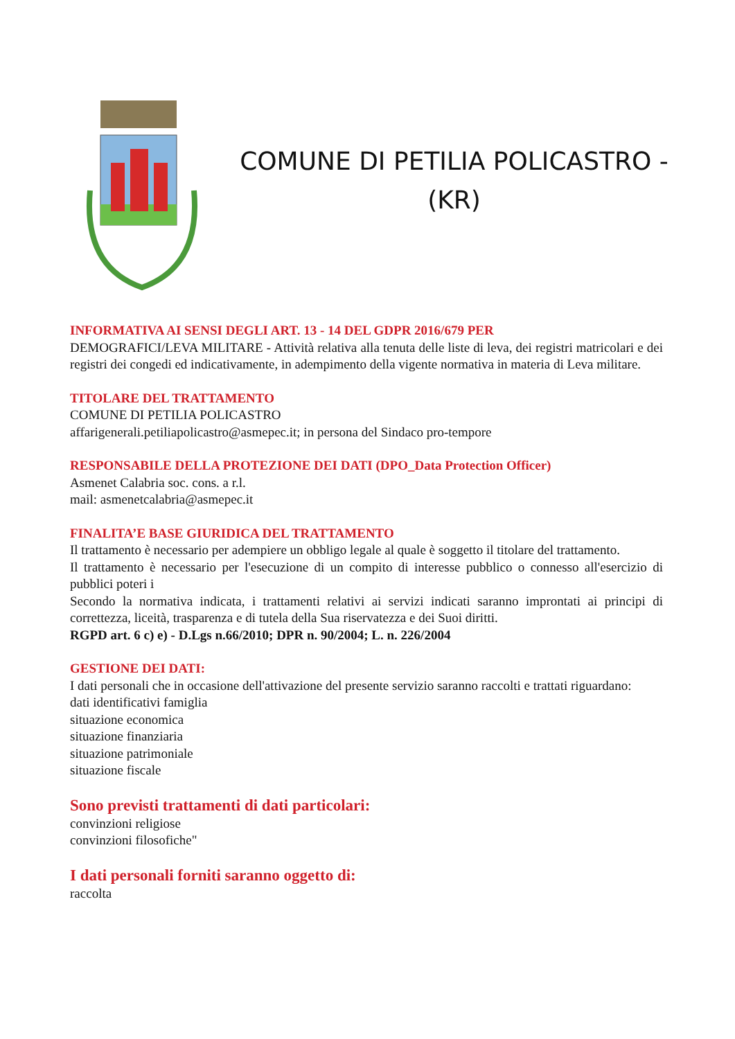COMUNE DI PETILIA POLICASTRO -
(KR)
INFORMATIVA AI SENSI DEGLI ART. 13 - 14 DEL GDPR 2016/679 PER
DEMOGRAFICI/LEVA MILITARE - Attività relativa alla tenuta delle liste di leva, dei registri matricolari e dei registri dei congedi ed indicativamente, in adempimento della vigente normativa in materia di Leva militare.
TITOLARE DEL TRATTAMENTO
COMUNE DI PETILIA POLICASTRO
affarigenerali.petiliapolicastro@asmepec.it; in persona del Sindaco pro-tempore
RESPONSABILE DELLA PROTEZIONE DEI DATI (DPO_Data Protection Officer)
Asmenet Calabria soc. cons. a r.l.
mail: asmenetcalabria@asmepec.it
FINALITA’E BASE GIURIDICA DEL TRATTAMENTO
Il trattamento è necessario per adempiere un obbligo legale al quale è soggetto il titolare del trattamento.
Il trattamento è necessario per l'esecuzione di un compito di interesse pubblico o connesso all'esercizio di pubblici poteri i
Secondo la normativa indicata, i trattamenti relativi ai servizi indicati saranno improntati ai principi di correttezza, liceità, trasparenza e di tutela della Sua riservatezza e dei Suoi diritti.
RGPD art. 6 c) e) - D.Lgs n.66/2010; DPR n. 90/2004; L. n. 226/2004
GESTIONE DEI DATI:
I dati personali che in occasione dell'attivazione del presente servizio saranno raccolti e trattati riguardano:
dati identificativi famiglia
situazione economica
situazione finanziaria
situazione patrimoniale
situazione fiscale
Sono previsti trattamenti di dati particolari:
convinzioni religiose
convinzioni filosofiche"
I dati personali forniti saranno oggetto di:
raccolta